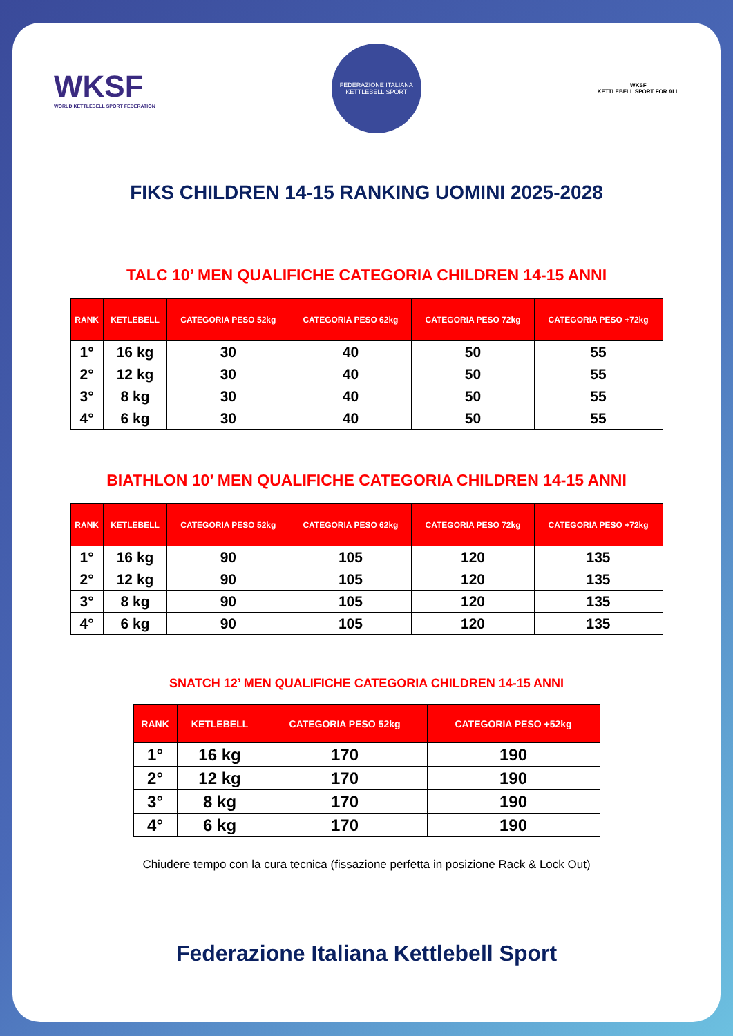WKSF
WORLD KETTLEBELL SPORT FEDERATION
FEDERAZIONE ITALIANA KETTLEBELL SPORT
WKSF
KETTLEBELL SPORT FOR ALL
FIKS CHILDREN 14-15 RANKING UOMINI 2025-2028
TALC 10’ MEN QUALIFICHE CATEGORIA CHILDREN 14-15 ANNI
| RANK | KETLEBELL | CATEGORIA PESO 52kg | CATEGORIA PESO 62kg | CATEGORIA PESO 72kg | CATEGORIA PESO +72kg |
| --- | --- | --- | --- | --- | --- |
| 1° | 16 kg | 30 | 40 | 50 | 55 |
| 2° | 12 kg | 30 | 40 | 50 | 55 |
| 3° | 8 kg | 30 | 40 | 50 | 55 |
| 4° | 6 kg | 30 | 40 | 50 | 55 |
BIATHLON 10’ MEN QUALIFICHE CATEGORIA CHILDREN 14-15 ANNI
| RANK | KETLEBELL | CATEGORIA PESO 52kg | CATEGORIA PESO 62kg | CATEGORIA PESO 72kg | CATEGORIA PESO +72kg |
| --- | --- | --- | --- | --- | --- |
| 1° | 16 kg | 90 | 105 | 120 | 135 |
| 2° | 12 kg | 90 | 105 | 120 | 135 |
| 3° | 8 kg | 90 | 105 | 120 | 135 |
| 4° | 6 kg | 90 | 105 | 120 | 135 |
SNATCH 12’ MEN QUALIFICHE CATEGORIA CHILDREN 14-15 ANNI
| RANK | KETLEBELL | CATEGORIA PESO 52kg | CATEGORIA PESO +52kg |
| --- | --- | --- | --- |
| 1° | 16 kg | 170 | 190 |
| 2° | 12 kg | 170 | 190 |
| 3° | 8 kg | 170 | 190 |
| 4° | 6 kg | 170 | 190 |
Chiudere tempo con la cura tecnica (fissazione perfetta in posizione Rack & Lock Out)
Federazione Italiana Kettlebell Sport